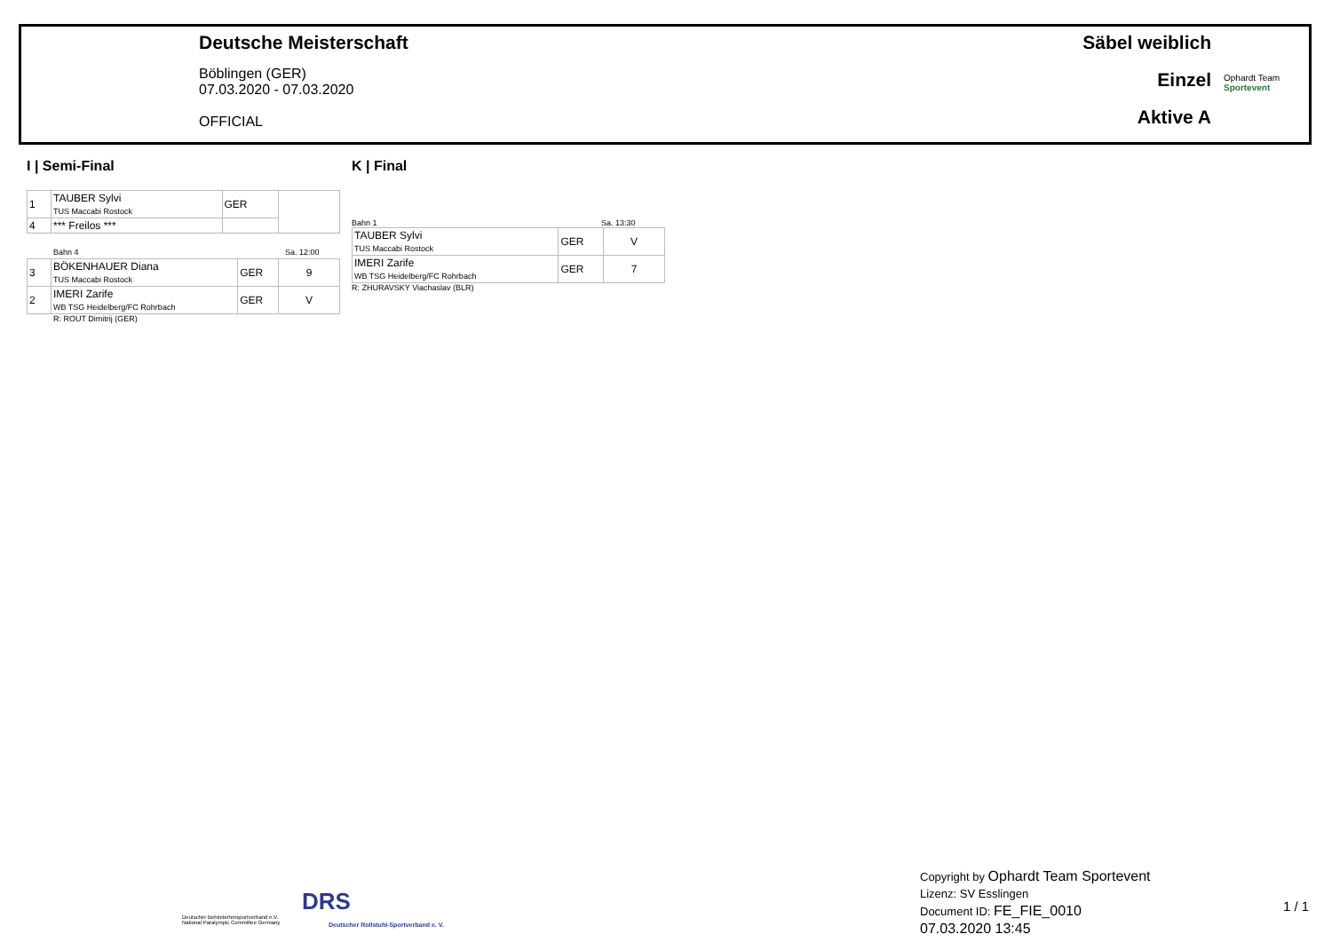Deutsche Meisterschaft
Böblingen (GER)
07.03.2020 - 07.03.2020
OFFICIAL
Säbel weiblich
Einzel
Aktive A
Ophardt Team
Sportevent
I | Semi-Final K | Final
| 1 | TAUBER Sylvi TUS Maccabi Rostock | GER | |
| 4 | *** Freilos *** | | |
Bahn 4 Sa. 12:00
| 3 | BÖKENHAUER Diana TUS Maccabi Rostock | GER | 9 |
| 2 | IMERI Zarife WB TSG Heidelberg/FC Rohrbach | GER | V |
R: ROUT Dimitrij (GER)
Bahn 1 Sa. 13:30
| TAUBER Sylvi TUS Maccabi Rostock | GER | V |
| IMERI Zarife WB TSG Heidelberg/FC Rohrbach | GER | 7 |
R: ZHURAVSKY Viachaslav (BLR)
Deutscher Behindertensportverband e.V.
National Paralympic Committee Germany
DRS
Deutscher Rollstuhl-Sportverband e. V.
Copyright by Ophardt Team Sportevent
Lizenz: SV Esslingen
Document ID: FE_FIE_0010
07.03.2020 13:45
1 / 1